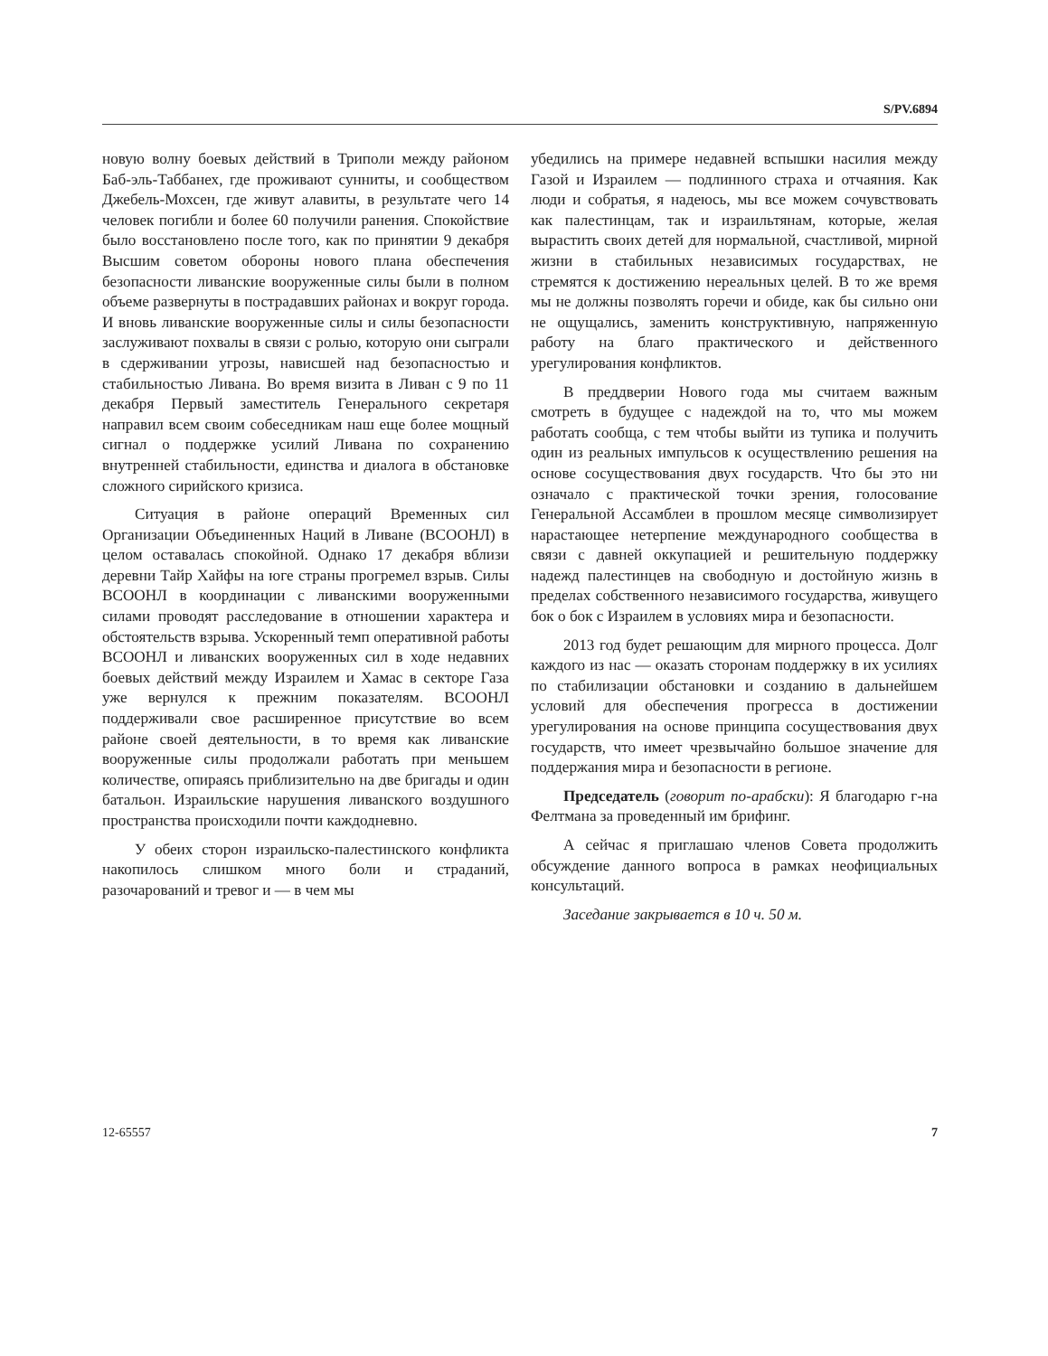S/PV.6894
новую волну боевых действий в Триполи между районом Баб-эль-Таббанех, где проживают сунниты, и сообществом Джебель-Мохсен, где живут алавиты, в результате чего 14 человек погибли и более 60 получили ранения. Спокойствие было восстановлено после того, как по принятии 9 декабря Высшим советом обороны нового плана обеспечения безопасности ливанские вооруженные силы были в полном объеме развернуты в пострадавших районах и вокруг города. И вновь ливанские вооруженные силы и силы безопасности заслуживают похвалы в связи с ролью, которую они сыграли в сдерживании угрозы, нависшей над безопасностью и стабильностью Ливана. Во время визита в Ливан с 9 по 11 декабря Первый заместитель Генерального секретаря направил всем своим собеседникам наш еще более мощный сигнал о поддержке усилий Ливана по сохранению внутренней стабильности, единства и диалога в обстановке сложного сирийского кризиса.
Ситуация в районе операций Временных сил Организации Объединенных Наций в Ливане (ВСООНЛ) в целом оставалась спокойной. Однако 17 декабря вблизи деревни Тайр Хайфы на юге страны прогремел взрыв. Силы ВСООНЛ в координации с ливанскими вооруженными силами проводят расследование в отношении характера и обстоятельств взрыва. Ускоренный темп оперативной работы ВСООНЛ и ливанских вооруженных сил в ходе недавних боевых действий между Израилем и Хамас в секторе Газа уже вернулся к прежним показателям. ВСООНЛ поддерживали свое расширенное присутствие во всем районе своей деятельности, в то время как ливанские вооруженные силы продолжали работать при меньшем количестве, опираясь приблизительно на две бригады и один батальон. Израильские нарушения ливанского воздушного пространства происходили почти каждодневно.
У обеих сторон израильско-палестинского конфликта накопилось слишком много боли и страданий, разочарований и тревог и — в чем мы
убедились на примере недавней вспышки насилия между Газой и Израилем — подлинного страха и отчаяния. Как люди и собратья, я надеюсь, мы все можем сочувствовать как палестинцам, так и израильтянам, которые, желая вырастить своих детей для нормальной, счастливой, мирной жизни в стабильных независимых государствах, не стремятся к достижению нереальных целей. В то же время мы не должны позволять горечи и обиде, как бы сильно они не ощущались, заменить конструктивную, напряженную работу на благо практического и действенного урегулирования конфликтов.
В преддверии Нового года мы считаем важным смотреть в будущее с надеждой на то, что мы можем работать сообща, с тем чтобы выйти из тупика и получить один из реальных импульсов к осуществлению решения на основе сосуществования двух государств. Что бы это ни означало с практической точки зрения, голосование Генеральной Ассамблеи в прошлом месяце символизирует нарастающее нетерпение международного сообщества в связи с давней оккупацией и решительную поддержку надежд палестинцев на свободную и достойную жизнь в пределах собственного независимого государства, живущего бок о бок с Израилем в условиях мира и безопасности.
2013 год будет решающим для мирного процесса. Долг каждого из нас — оказать сторонам поддержку в их усилиях по стабилизации обстановки и созданию в дальнейшем условий для обеспечения прогресса в достижении урегулирования на основе принципа сосуществования двух государств, что имеет чрезвычайно большое значение для поддержания мира и безопасности в регионе.
Председатель (говорит по-арабски): Я благодарю г-на Фелтмана за проведенный им брифинг.
А сейчас я приглашаю членов Совета продолжить обсуждение данного вопроса в рамках неофициальных консультаций.
Заседание закрывается в 10 ч. 50 м.
12-65557 7